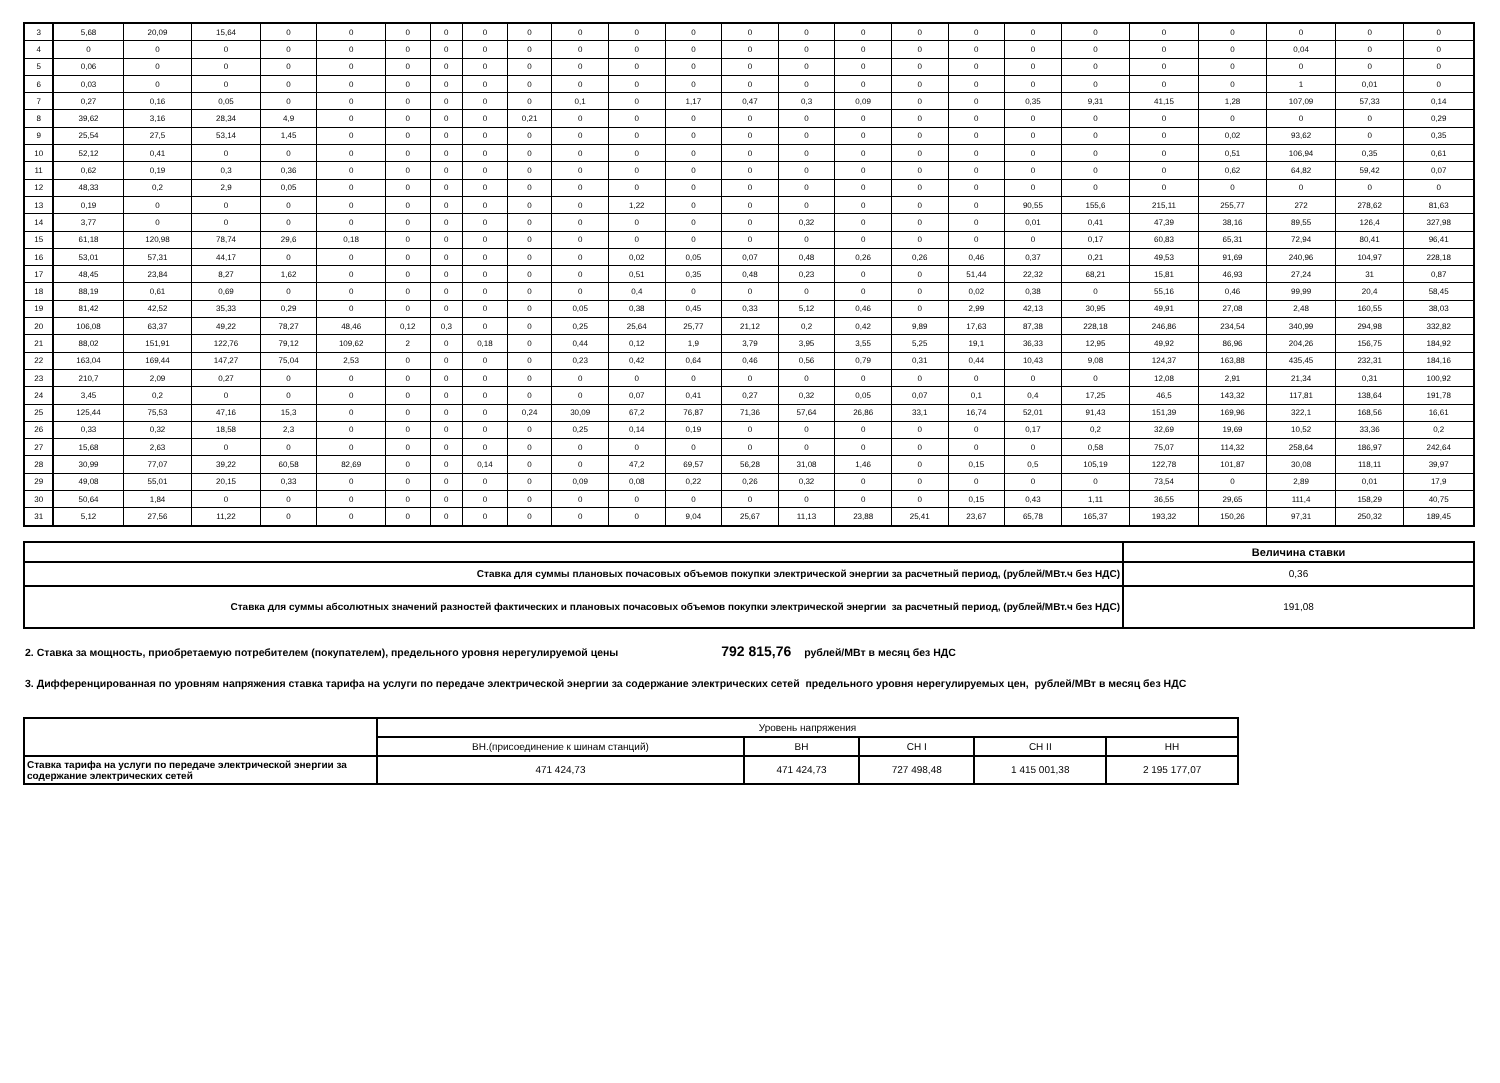| 3 | 5,68 | 20,09 | 15,64 | 0 | 0 | 0 | 0 | 0 | 0 | 0 | 0 | 0 | 0 | 0 | 0 | 0 | 0 | 0 | 0 | 0 | 0 | 0 | 0 | 0 |
| 4 | 0 | 0 | 0 | 0 | 0 | 0 | 0 | 0 | 0 | 0 | 0 | 0 | 0 | 0 | 0 | 0 | 0 | 0 | 0 | 0 | 0 | 0,04 | 0 | 0 |
| 5 | 0,06 | 0 | 0 | 0 | 0 | 0 | 0 | 0 | 0 | 0 | 0 | 0 | 0 | 0 | 0 | 0 | 0 | 0 | 0 | 0 | 0 | 0 | 0 | 0 |
| 6 | 0,03 | 0 | 0 | 0 | 0 | 0 | 0 | 0 | 0 | 0 | 0 | 0 | 0 | 0 | 0 | 0 | 0 | 0 | 0 | 0 | 0 | 1 | 0,01 | 0 |
| 7 | 0,27 | 0,16 | 0,05 | 0 | 0 | 0 | 0 | 0 | 0 | 0,1 | 0 | 1,17 | 0,47 | 0,3 | 0,09 | 0 | 0 | 0,35 | 9,31 | 41,15 | 1,28 | 107,09 | 57,33 | 0,14 |
| 8 | 39,62 | 3,16 | 28,34 | 4,9 | 0 | 0 | 0 | 0 | 0,21 | 0 | 0 | 0 | 0 | 0 | 0 | 0 | 0 | 0 | 0 | 0 | 0 | 0 | 0 | 0,29 |
| 9 | 25,54 | 27,5 | 53,14 | 1,45 | 0 | 0 | 0 | 0 | 0 | 0 | 0 | 0 | 0 | 0 | 0 | 0 | 0 | 0 | 0 | 0 | 0,02 | 93,62 | 0 | 0,35 |
| 10 | 52,12 | 0,41 | 0 | 0 | 0 | 0 | 0 | 0 | 0 | 0 | 0 | 0 | 0 | 0 | 0 | 0 | 0 | 0 | 0 | 0 | 0,51 | 106,94 | 0,35 | 0,61 |
| 11 | 0,62 | 0,19 | 0,3 | 0,36 | 0 | 0 | 0 | 0 | 0 | 0 | 0 | 0 | 0 | 0 | 0 | 0 | 0 | 0 | 0 | 0 | 0,62 | 64,82 | 59,42 | 0,07 |
| 12 | 48,33 | 0,2 | 2,9 | 0,05 | 0 | 0 | 0 | 0 | 0 | 0 | 0 | 0 | 0 | 0 | 0 | 0 | 0 | 0 | 0 | 0 | 0 | 0 | 0 | 0 |
| 13 | 0,19 | 0 | 0 | 0 | 0 | 0 | 0 | 0 | 0 | 0 | 1,22 | 0 | 0 | 0 | 0 | 0 | 0 | 90,55 | 155,6 | 215,11 | 255,77 | 272 | 278,62 | 81,63 |
| 14 | 3,77 | 0 | 0 | 0 | 0 | 0 | 0 | 0 | 0 | 0 | 0 | 0 | 0 | 0,32 | 0 | 0 | 0 | 0,01 | 0,41 | 47,39 | 38,16 | 89,55 | 126,4 | 327,98 |
| 15 | 61,18 | 120,98 | 78,74 | 29,6 | 0,18 | 0 | 0 | 0 | 0 | 0 | 0 | 0 | 0 | 0 | 0 | 0 | 0 | 0 | 0,17 | 60,83 | 65,31 | 72,94 | 80,41 | 96,41 |
| 16 | 53,01 | 57,31 | 44,17 | 0 | 0 | 0 | 0 | 0 | 0 | 0 | 0,02 | 0,05 | 0,07 | 0,48 | 0,26 | 0,26 | 0,46 | 0,37 | 0,21 | 49,53 | 91,69 | 240,96 | 104,97 | 228,18 |
| 17 | 48,45 | 23,84 | 8,27 | 1,62 | 0 | 0 | 0 | 0 | 0 | 0 | 0,51 | 0,35 | 0,48 | 0,23 | 0 | 0 | 51,44 | 22,32 | 68,21 | 15,81 | 46,93 | 27,24 | 31 | 0,87 |
| 18 | 88,19 | 0,61 | 0,69 | 0 | 0 | 0 | 0 | 0 | 0 | 0 | 0,4 | 0 | 0 | 0 | 0 | 0 | 0,02 | 0,38 | 0 | 55,16 | 0,46 | 99,99 | 20,4 | 58,45 |
| 19 | 81,42 | 42,52 | 35,33 | 0,29 | 0 | 0 | 0 | 0 | 0 | 0,05 | 0,38 | 0,45 | 0,33 | 5,12 | 0,46 | 0 | 2,99 | 42,13 | 30,95 | 49,91 | 27,08 | 2,48 | 160,55 | 38,03 |
| 20 | 106,08 | 63,37 | 49,22 | 78,27 | 48,46 | 0,12 | 0,3 | 0 | 0 | 0,25 | 25,64 | 25,77 | 21,12 | 0,2 | 0,42 | 9,89 | 17,63 | 87,38 | 228,18 | 246,86 | 234,54 | 340,99 | 294,98 | 332,82 |
| 21 | 88,02 | 151,91 | 122,76 | 79,12 | 109,62 | 2 | 0 | 0,18 | 0 | 0,44 | 0,12 | 1,9 | 3,79 | 3,95 | 3,55 | 5,25 | 19,1 | 36,33 | 12,95 | 49,92 | 86,96 | 204,26 | 156,75 | 184,92 |
| 22 | 163,04 | 169,44 | 147,27 | 75,04 | 2,53 | 0 | 0 | 0 | 0 | 0,23 | 0,42 | 0,64 | 0,46 | 0,56 | 0,79 | 0,31 | 0,44 | 10,43 | 9,08 | 124,37 | 163,88 | 435,45 | 232,31 | 184,16 |
| 23 | 210,7 | 2,09 | 0,27 | 0 | 0 | 0 | 0 | 0 | 0 | 0 | 0 | 0 | 0 | 0 | 0 | 0 | 0 | 0 | 0 | 12,08 | 2,91 | 21,34 | 0,31 | 100,92 |
| 24 | 3,45 | 0,2 | 0 | 0 | 0 | 0 | 0 | 0 | 0 | 0 | 0,07 | 0,41 | 0,27 | 0,32 | 0,05 | 0,07 | 0,1 | 0,4 | 17,25 | 46,5 | 143,32 | 117,81 | 138,64 | 191,78 |
| 25 | 125,44 | 75,53 | 47,16 | 15,3 | 0 | 0 | 0 | 0 | 0,24 | 30,09 | 67,2 | 76,87 | 71,36 | 57,64 | 26,86 | 33,1 | 16,74 | 52,01 | 91,43 | 151,39 | 169,96 | 322,1 | 168,56 | 16,61 |
| 26 | 0,33 | 0,32 | 18,58 | 2,3 | 0 | 0 | 0 | 0 | 0 | 0,25 | 0,14 | 0,19 | 0 | 0 | 0 | 0 | 0 | 0,17 | 0,2 | 32,69 | 19,69 | 10,52 | 33,36 | 0,2 |
| 27 | 15,68 | 2,63 | 0 | 0 | 0 | 0 | 0 | 0 | 0 | 0 | 0 | 0 | 0 | 0 | 0 | 0 | 0 | 0 | 0,58 | 75,07 | 114,32 | 258,64 | 186,97 | 242,64 |
| 28 | 30,99 | 77,07 | 39,22 | 60,58 | 82,69 | 0 | 0 | 0,14 | 0 | 0 | 47,2 | 69,57 | 56,28 | 31,08 | 1,46 | 0 | 0,15 | 0,5 | 105,19 | 122,78 | 101,87 | 30,08 | 118,11 | 39,97 |
| 29 | 49,08 | 55,01 | 20,15 | 0,33 | 0 | 0 | 0 | 0 | 0 | 0,09 | 0,08 | 0,22 | 0,26 | 0,32 | 0 | 0 | 0 | 0 | 0 | 73,54 | 0 | 2,89 | 0,01 | 17,9 |
| 30 | 50,64 | 1,84 | 0 | 0 | 0 | 0 | 0 | 0 | 0 | 0 | 0 | 0 | 0 | 0 | 0 | 0 | 0,15 | 0,43 | 1,11 | 36,55 | 29,65 | 111,4 | 158,29 | 40,75 |
| 31 | 5,12 | 27,56 | 11,22 | 0 | 0 | 0 | 0 | 0 | 0 | 0 | 0 | 9,04 | 25,67 | 11,13 | 23,88 | 25,41 | 23,67 | 65,78 | 165,37 | 193,32 | 150,26 | 97,31 | 250,32 | 189,45 |
| | Величина ставки |
| Ставка для суммы плановых почасовых объемов покупки электрической энергии за расчетный период, (рублей/МВт.ч без НДС) | 0,36 |
| Ставка для суммы абсолютных значений разностей фактических и плановых почасовых объемов покупки электрической энергии за расчетный период, (рублей/МВт.ч без НДС) | 191,08 |
2. Ставка за мощность, приобретаемую потребителем (покупателем), предельного уровня нерегулируемой цены 792 815,76 рублей/МВт в месяц без НДС
3. Дифференцированная по уровням напряжения ставка тарифа на услуги по передаче электрической энергии за содержание электрических сетей предельного уровня нерегулируемых цен, рублей/МВт в месяц без НДС
| | Уровень напряжения | | | | |
| | ВН.(присоединение к шинам станций) | ВН | СН I | СН II | НН |
| Ставка тарифа на услуги по передаче электрической энергии за содержание электрических сетей | 471 424,73 | 471 424,73 | 727 498,48 | 1 415 001,38 | 2 195 177,07 |